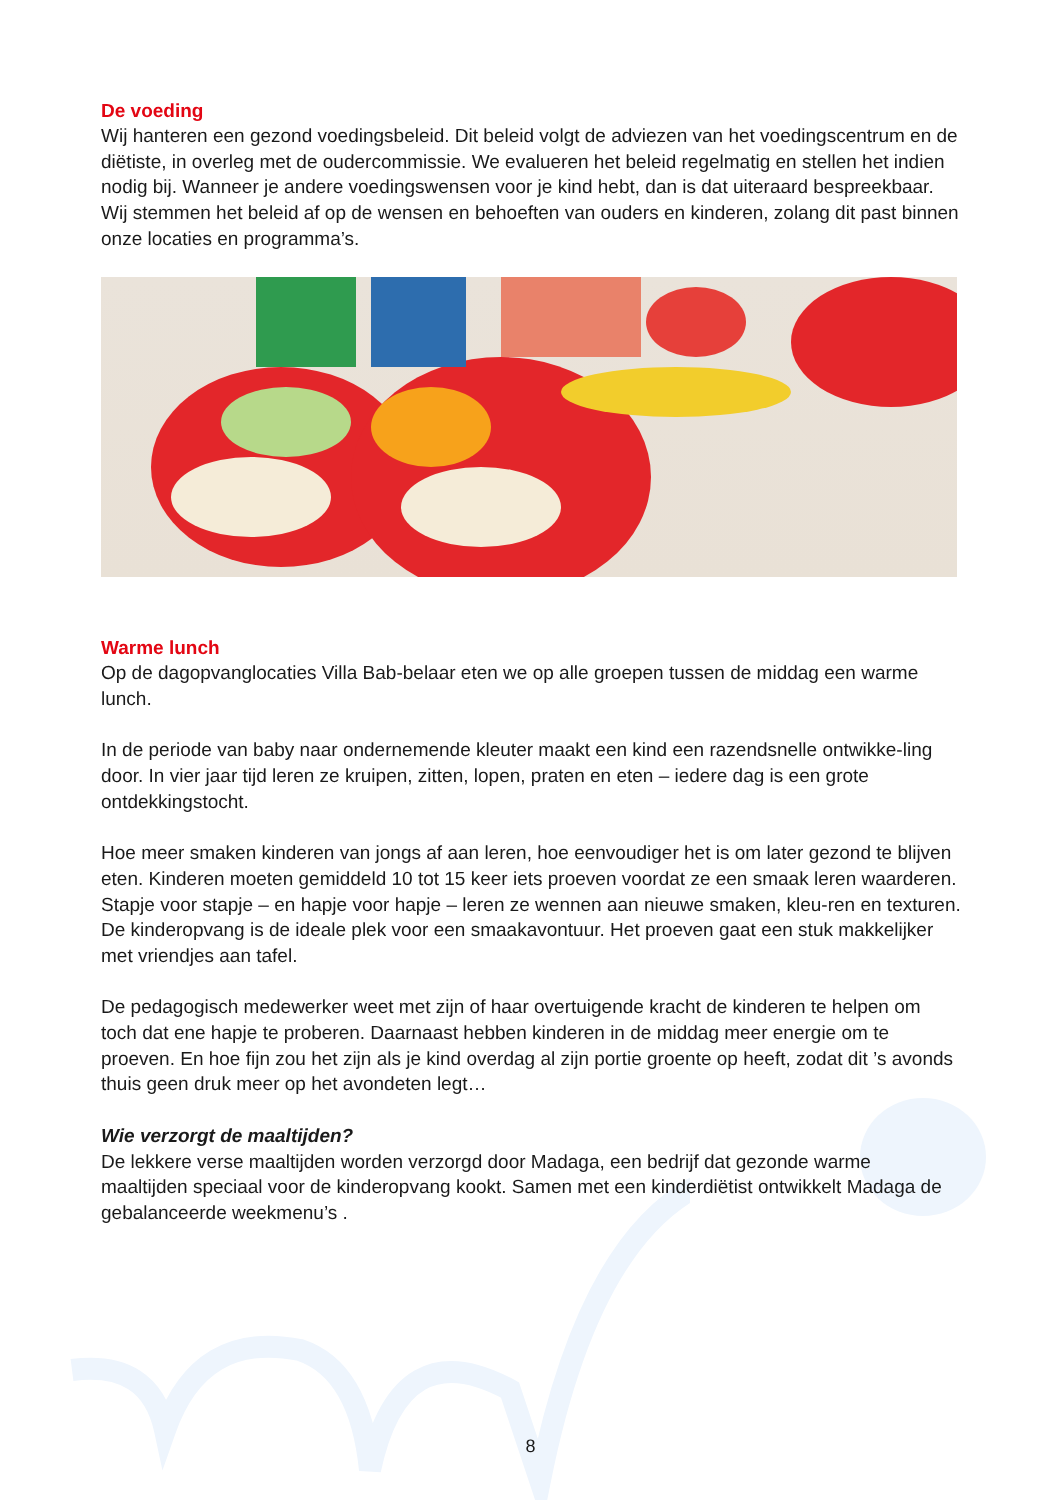De voeding
Wij hanteren een gezond voedingsbeleid. Dit beleid volgt de adviezen van het voedingscentrum en de diëtiste, in overleg met de oudercommissie. We evalueren het beleid regelmatig en stellen het indien nodig bij. Wanneer je andere voedingswensen voor je kind hebt, dan is dat uiteraard bespreekbaar. Wij stemmen het beleid af op de wensen en behoeften van ouders en kinderen, zolang dit past binnen onze locaties en programma’s.
Warme lunch
Op de dagopvanglocaties Villa Bab-belaar eten we op alle groepen tussen de middag een warme lunch.
In de periode van baby naar ondernemende kleuter maakt een kind een razendsnelle ontwikke-ling door. In vier jaar tijd leren ze kruipen, zitten, lopen, praten en eten – iedere dag is een grote ontdekkingstocht.
Hoe meer smaken kinderen van jongs af aan leren, hoe eenvoudiger het is om later gezond te blijven eten. Kinderen moeten gemiddeld 10 tot 15 keer iets proeven voordat ze een smaak leren waarderen. Stapje voor stapje – en hapje voor hapje – leren ze wennen aan nieuwe smaken, kleu-ren en texturen. De kinderopvang is de ideale plek voor een smaakavontuur. Het proeven gaat een stuk makkelijker met vriendjes aan tafel.
De pedagogisch medewerker weet met zijn of haar overtuigende kracht de kinderen te helpen om toch dat ene hapje te proberen. Daarnaast hebben kinderen in de middag meer energie om te proeven. En hoe fijn zou het zijn als je kind overdag al zijn portie groente op heeft, zodat dit ’s avonds thuis geen druk meer op het avondeten legt…
Wie verzorgt de maaltijden?
De lekkere verse maaltijden worden verzorgd door Madaga, een bedrijf dat gezonde warme maaltijden speciaal voor de kinderopvang kookt. Samen met een kinderdiëtist ontwikkelt Madaga de gebalanceerde weekmenu’s .
8